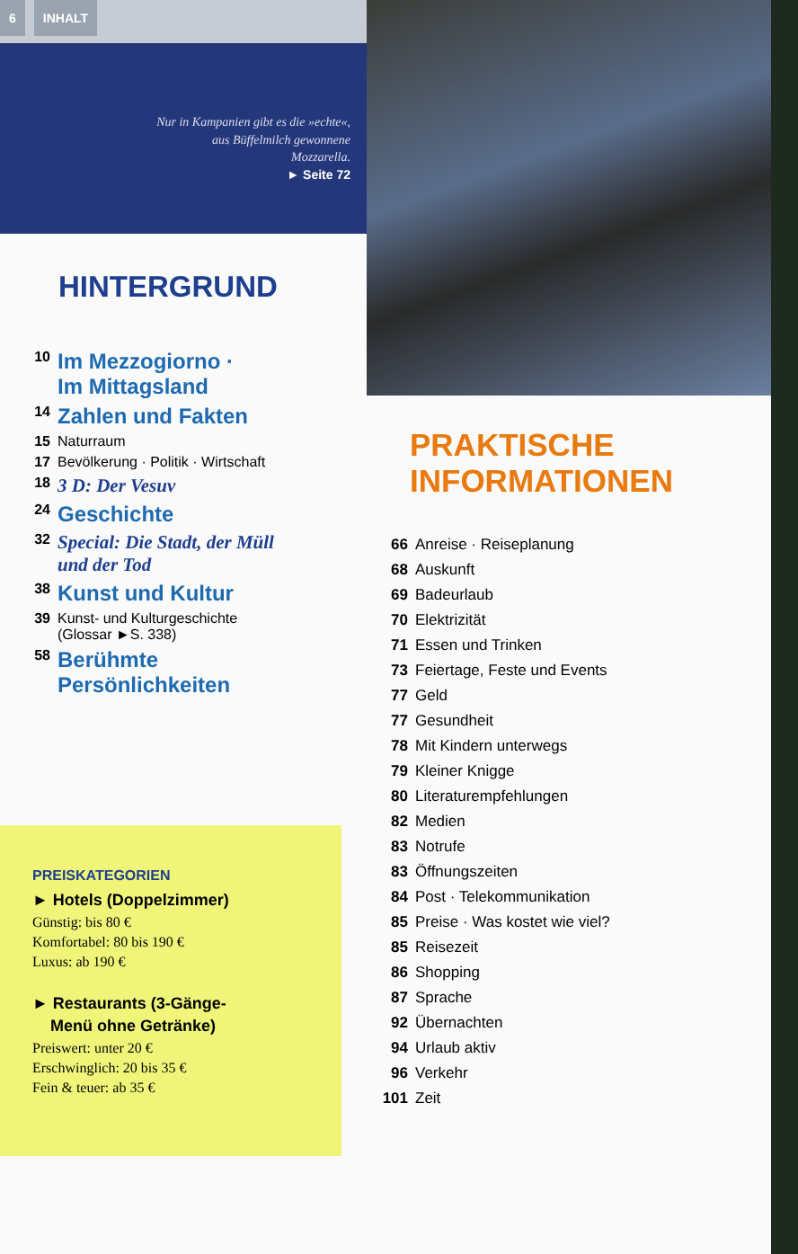6 INHALT
Nur in Kampanien gibt es die »echte«,
aus Büffelmilch gewonnene
Mozzarella.
► Seite 72
HINTERGRUND
10 Im Mezzogiorno ·
Im Mittagsland
14 Zahlen und Fakten
15 Naturraum
17 Bevölkerung · Politik · Wirtschaft
18 3 D: Der Vesuv
24 Geschichte
32 Special: Die Stadt, der Müll
und der Tod
38 Kunst und Kultur
39 Kunst- und Kulturgeschichte
(Glossar ►S. 338)
58 Berühmte
Persönlichkeiten
PREISKATEGORIEN
► Hotels (Doppelzimmer)
Günstig: bis 80 €
Komfortabel: 80 bis 190 €
Luxus: ab 190 €
► Restaurants (3-Gänge-
Menü ohne Getränke)
Preiswert: unter 20 €
Erschwinglich: 20 bis 35 €
Fein & teuer: ab 35 €
PRAKTISCHE
INFORMATIONEN
66 Anreise · Reiseplanung
68 Auskunft
69 Badeurlaub
70 Elektrizität
71 Essen und Trinken
73 Feiertage, Feste und Events
77 Geld
77 Gesundheit
78 Mit Kindern unterwegs
79 Kleiner Knigge
80 Literaturempfehlungen
82 Medien
83 Notrufe
83 Öffnungszeiten
84 Post · Telekommunikation
85 Preise · Was kostet wie viel?
85 Reisezeit
86 Shopping
87 Sprache
92 Übernachten
94 Urlaub aktiv
96 Verkehr
101 Zeit